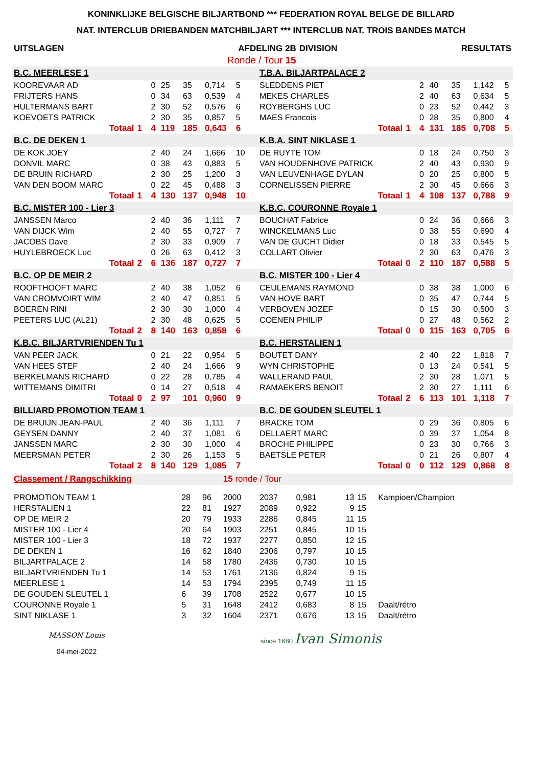KONINKLIJKE BELGISCHE BILJARTBOND *** FEDERATION ROYAL BELGE DE BILLARD
NAT. INTERCLUB DRIEBANDEN MATCHBILJART *** INTERCLUB NAT. TROIS BANDES MATCH
| UITSLAGEN | AFDELING 2B | DIVISION | RESULTATS |
| | Ronde / Tour 15 | | |
| B.C. MEERLESE 1 | | | | | | | | | | T.B.A. BILJARTPALACE 2 | | | | | | | |
| KOOREVAAR AD | | | 0 | 25 | 35 | 0,714 | 5 | | | SLEDDENS PIET | | | 2 | 40 | 35 | 1,142 | 5 |
| FRIJTERS HANS | | | 0 | 34 | 63 | 0,539 | 4 | | | MEKES CHARLES | | | 2 | 40 | 63 | 0,634 | 5 |
| HULTERMANS BART | | | 2 | 30 | 52 | 0,576 | 6 | | | ROYBERGHS LUC | | | 0 | 23 | 52 | 0,442 | 3 |
| KOEVOETS PATRICK | | | 2 | 30 | 35 | 0,857 | 5 | | | MAES Francois | | | 0 | 28 | 35 | 0,800 | 4 |
| Totaal | 1 | | 4 | 119 | 185 | 0,643 | 6 | | | Totaal | 1 | | 4 | 131 | 185 | 0,708 | 5 |
| B.C. DE DEKEN 1 | | | | | | | | | | K.B.A. SINT NIKLASE 1 | | | | | | | |
| DE KOK JOEY | | | 2 | 40 | 24 | 1,666 | 10 | | | DE RUYTE TOM | | | 0 | 18 | 24 | 0,750 | 3 |
| DONVIL MARC | | | 0 | 38 | 43 | 0,883 | 5 | | | VAN HOUDENHOVE PATRICK | | | 2 | 40 | 43 | 0,930 | 9 |
| DE BRUIN RICHARD | | | 2 | 30 | 25 | 1,200 | 3 | | | VAN LEUVENHAGE DYLAN | | | 0 | 20 | 25 | 0,800 | 5 |
| VAN DEN BOOM MARC | | | 0 | 22 | 45 | 0,488 | 3 | | | CORNELISSEN PIERRE | | | 2 | 30 | 45 | 0,666 | 3 |
| Totaal | 1 | | 4 | 130 | 137 | 0,948 | 10 | | | Totaal | 1 | | 4 | 108 | 137 | 0,788 | 9 |
| B.C. MISTER 100 - Lier 3 | | | | | | | | | | K.B.C. COURONNE Royale 1 | | | | | | | |
| JANSSEN Marco | | | 2 | 40 | 36 | 1,111 | 7 | | | BOUCHAT Fabrice | | | 0 | 24 | 36 | 0,666 | 3 |
| VAN DIJCK Wim | | | 2 | 40 | 55 | 0,727 | 7 | | | WINCKELMANS Luc | | | 0 | 38 | 55 | 0,690 | 4 |
| JACOBS Dave | | | 2 | 30 | 33 | 0,909 | 7 | | | VAN DE GUCHT Didier | | | 0 | 18 | 33 | 0,545 | 5 |
| HUYLEBROECK Luc | | | 0 | 26 | 63 | 0,412 | 3 | | | COLLART Olivier | | | 2 | 30 | 63 | 0,476 | 3 |
| Totaal | 2 | | 6 | 136 | 187 | 0,727 | 7 | | | Totaal | 0 | | 2 | 110 | 187 | 0,588 | 5 |
| B.C. OP DE MEIR 2 | | | | | | | | | | B.C. MISTER 100 - Lier 4 | | | | | | | |
| ROOFTHOOFT MARC | | | 2 | 40 | 38 | 1,052 | 6 | | | CEULEMANS RAYMOND | | | 0 | 38 | 38 | 1,000 | 6 |
| VAN CROMVOIRT WIM | | | 2 | 40 | 47 | 0,851 | 5 | | | VAN HOVE BART | | | 0 | 35 | 47 | 0,744 | 5 |
| BOEREN RINI | | | 2 | 30 | 30 | 1,000 | 4 | | | VERBOVEN JOZEF | | | 0 | 15 | 30 | 0,500 | 3 |
| PEETERS LUC (AL21) | | | 2 | 30 | 48 | 0,625 | 5 | | | COENEN PHILIP | | | 0 | 27 | 48 | 0,562 | 2 |
| Totaal | 2 | | 8 | 140 | 163 | 0,858 | 6 | | | Totaal | 0 | | 0 | 115 | 163 | 0,705 | 6 |
| K.B.C. BILJARTVRIENDEN Tu 1 | | | | | | | | | | B.C. HERSTALIEN 1 | | | | | | | |
| VAN PEER JACK | | | 0 | 21 | 22 | 0,954 | 5 | | | BOUTET DANY | | | 2 | 40 | 22 | 1,818 | 7 |
| VAN HEES STEF | | | 2 | 40 | 24 | 1,666 | 9 | | | WYN CHRISTOPHE | | | 0 | 13 | 24 | 0,541 | 5 |
| BERKELMANS RICHARD | | | 0 | 22 | 28 | 0,785 | 4 | | | WALLERAND PAUL | | | 2 | 30 | 28 | 1,071 | 5 |
| WITTEMANS DIMITRI | | | 0 | 14 | 27 | 0,518 | 4 | | | RAMAEKERS BENOIT | | | 2 | 30 | 27 | 1,111 | 6 |
| Totaal | 0 | | 2 | 97 | 101 | 0,960 | 9 | | | Totaal | 2 | | 6 | 113 | 101 | 1,118 | 7 |
| BILLIARD PROMOTION TEAM 1 | | | | | | | | | | B.C. DE GOUDEN SLEUTEL 1 | | | | | | | |
| DE BRUIJN JEAN-PAUL | | | 2 | 40 | 36 | 1,111 | 7 | | | BRACKE TOM | | | 0 | 29 | 36 | 0,805 | 6 |
| GEYSEN DANNY | | | 2 | 40 | 37 | 1,081 | 6 | | | DELLAERT MARC | | | 0 | 39 | 37 | 1,054 | 8 |
| JANSSEN MARC | | | 2 | 30 | 30 | 1,000 | 4 | | | BROCHE PHILIPPE | | | 0 | 23 | 30 | 0,766 | 3 |
| MEERSMAN PETER | | | 2 | 30 | 26 | 1,153 | 5 | | | BAETSLE PETER | | | 0 | 21 | 26 | 0,807 | 4 |
| Totaal | 2 | | 8 | 140 | 129 | 1,085 | 7 | | | Totaal | 0 | | 0 | 112 | 129 | 0,868 | 8 |
| Classement / Rangschikking | | | 15 ronde / Tour | | | | | |
| PROMOTION TEAM 1 | 28 | 96 | 2000 | 2037 | 0,981 | 13 | 15 | Kampioen/Champion |
| HERSTALIEN 1 | 22 | 81 | 1927 | 2089 | 0,922 | 9 | 15 | |
| OP DE MEIR 2 | 20 | 79 | 1933 | 2286 | 0,845 | 11 | 15 | |
| MISTER 100 - Lier 4 | 20 | 64 | 1903 | 2251 | 0,845 | 10 | 15 | |
| MISTER 100 - Lier 3 | 18 | 72 | 1937 | 2277 | 0,850 | 12 | 15 | |
| DE DEKEN 1 | 16 | 62 | 1840 | 2306 | 0,797 | 10 | 15 | |
| BILJARTPALACE 2 | 14 | 58 | 1780 | 2436 | 0,730 | 10 | 15 | |
| BILJARTVRIENDEN Tu 1 | 14 | 53 | 1761 | 2136 | 0,824 | 9 | 15 | |
| MEERLESE 1 | 14 | 53 | 1794 | 2395 | 0,749 | 11 | 15 | |
| DE GOUDEN SLEUTEL 1 | 6 | 39 | 1708 | 2522 | 0,677 | 10 | 15 | |
| COURONNE Royale 1 | 5 | 31 | 1648 | 2412 | 0,683 | 8 | 15 | Daalt/rétro |
| SINT NIKLASE 1 | 3 | 32 | 1604 | 2371 | 0,676 | 13 | 15 | Daalt/rétro |
MASSON Louis
04-mei-2022
since 1680 Ivan Simonis